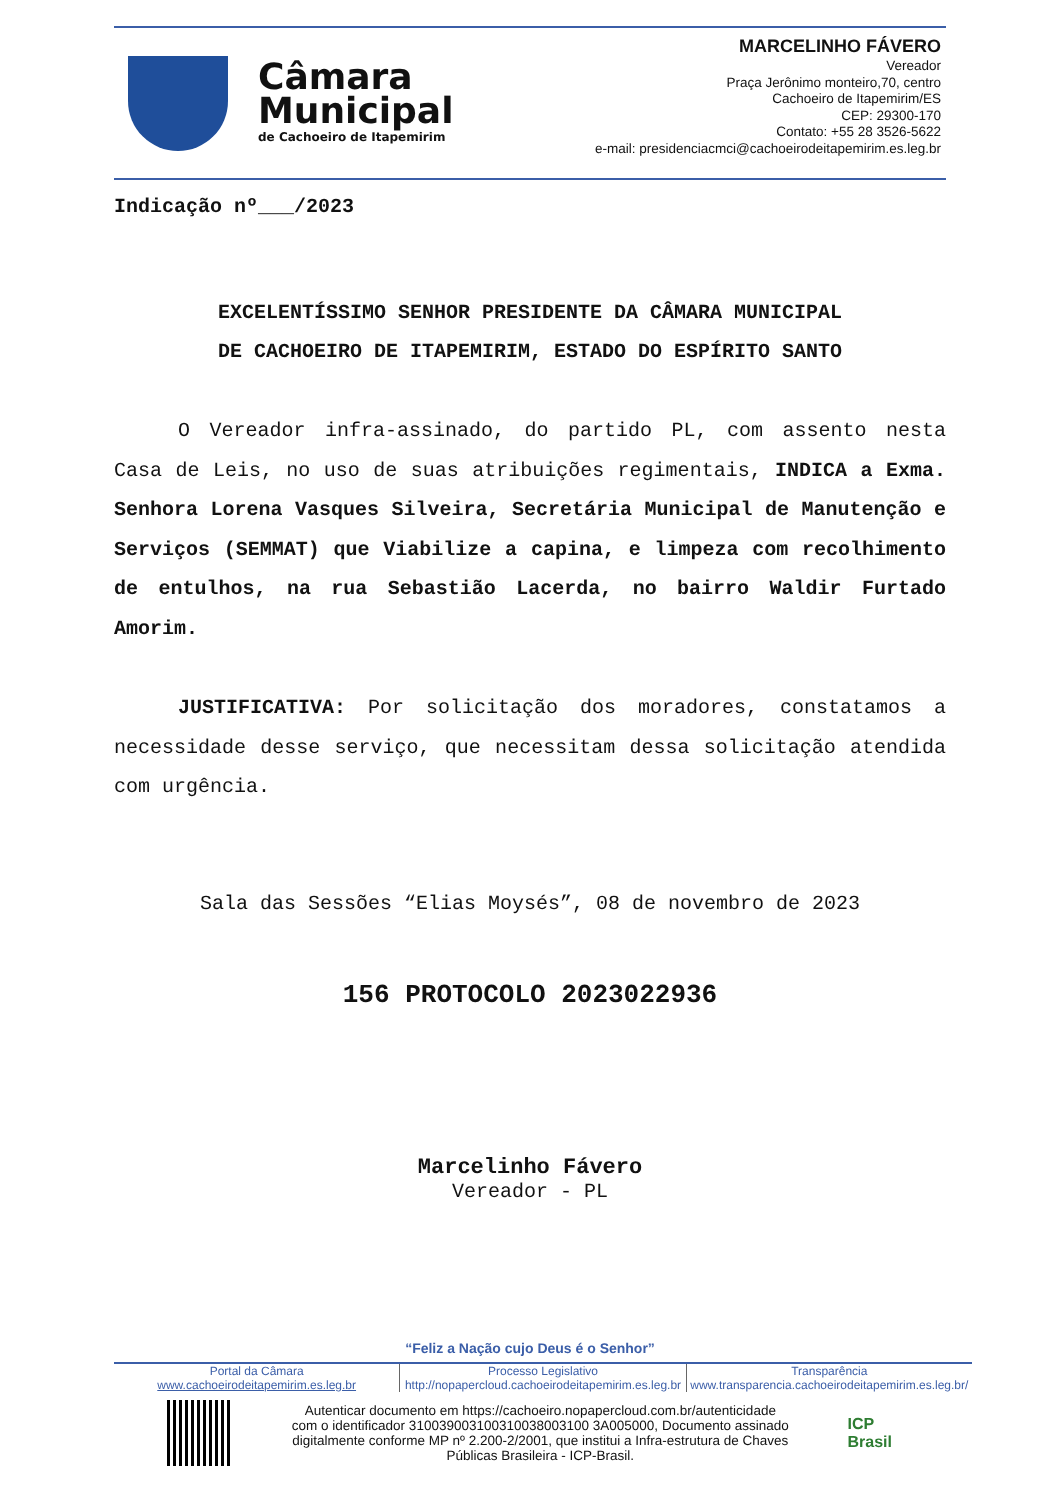Câmara
Municipal
de Cachoeiro de Itapemirim
MARCELINHO FÁVERO
Vereador
Praça Jerônimo monteiro,70, centro
Cachoeiro de Itapemirim/ES
CEP: 29300-170
Contato: +55 28 3526-5622
e-mail: presidenciacmci@cachoeirodeitapemirim.es.leg.br
Indicação nº___/2023
EXCELENTÍSSIMO SENHOR PRESIDENTE DA CÂMARA MUNICIPAL
DE CACHOEIRO DE ITAPEMIRIM, ESTADO DO ESPÍRITO SANTO
O Vereador infra-assinado, do partido PL, com assento nesta Casa de Leis, no uso de suas atribuições regimentais, INDICA a Exma. Senhora Lorena Vasques Silveira, Secretária Municipal de Manutenção e Serviços (SEMMAT) que Viabilize a capina, e limpeza com recolhimento de entulhos, na rua Sebastião Lacerda, no bairro Waldir Furtado Amorim.
JUSTIFICATIVA: Por solicitação dos moradores, constatamos a necessidade desse serviço, que necessitam dessa solicitação atendida com urgência.
Sala das Sessões “Elias Moysés”, 08 de novembro de 2023
156 PROTOCOLO 2023022936
Marcelinho Fávero
Vereador - PL
“Feliz a Nação cujo Deus é o Senhor”
Portal da Câmara
www.cachoeirodeitapemirim.es.leg.br
Processo Legislativo
http://nopapercloud.cachoeirodeitapemirim.es.leg.br
Transparência
www.transparencia.cachoeirodeitapemirim.es.leg.br/
Autenticar documento em https://cachoeiro.nopapercloud.com.br/autenticidade
com o identificador 310039003100310038003100 3A005000, Documento assinado
digitalmente conforme MP nº 2.200-2/2001, que institui a Infra-estrutura de Chaves
Públicas Brasileira - ICP-Brasil.
ICP
Brasil